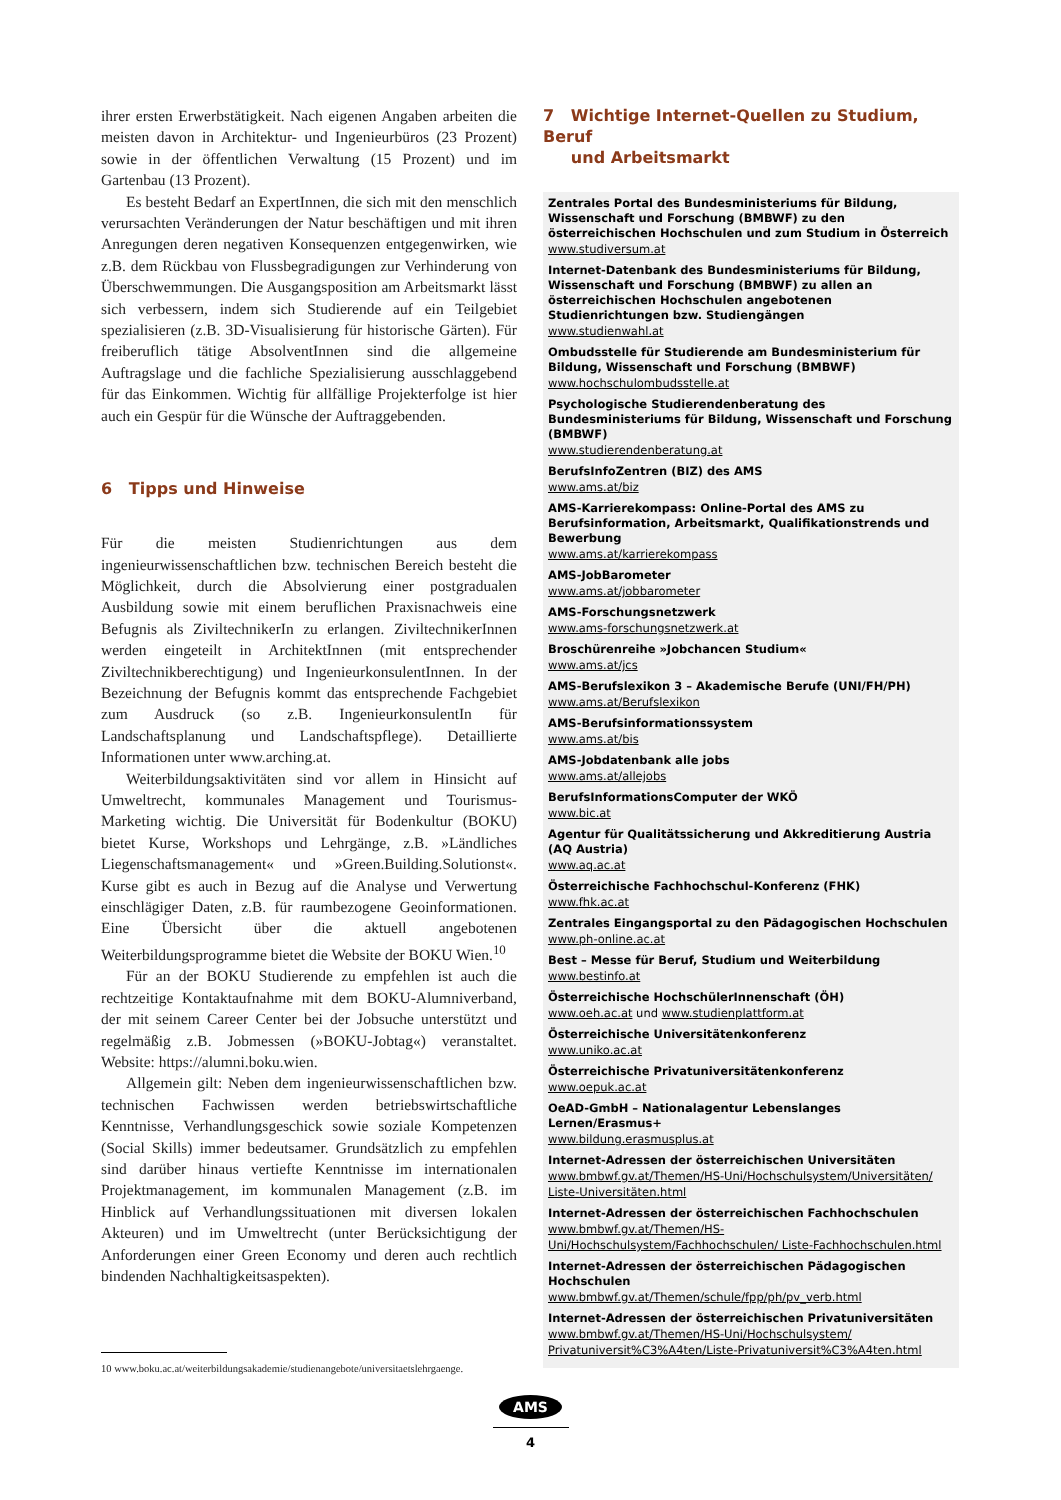ihrer ersten Erwerbstätigkeit. Nach eigenen Angaben arbeiten die meisten davon in Architektur- und Ingenieurbüros (23 Prozent) sowie in der öffentlichen Verwaltung (15 Prozent) und im Gartenbau (13 Prozent).
Es besteht Bedarf an ExpertInnen, die sich mit den menschlich verursachten Veränderungen der Natur beschäftigen und mit ihren Anregungen deren negativen Konsequenzen entgegenwirken, wie z.B. dem Rückbau von Flussbegradigungen zur Verhinderung von Überschwemmungen. Die Ausgangsposition am Arbeitsmarkt lässt sich verbessern, indem sich Studierende auf ein Teilgebiet spezialisieren (z.B. 3D-Visualisierung für historische Gärten). Für freiberuflich tätige AbsolventInnen sind die allgemeine Auftragslage und die fachliche Spezialisierung ausschlaggebend für das Einkommen. Wichtig für allfällige Projekterfolge ist hier auch ein Gespür für die Wünsche der Auftraggebenden.
6 Tipps und Hinweise
Für die meisten Studienrichtungen aus dem ingenieurwissenschaftlichen bzw. technischen Bereich besteht die Möglichkeit, durch die Absolvierung einer postgradualen Ausbildung sowie mit einem beruflichen Praxisnachweis eine Befugnis als ZiviltechnikerIn zu erlangen. ZiviltechnikerInnen werden eingeteilt in ArchitektInnen (mit entsprechender Ziviltechnikberechtigung) und IngenieurkonsulentInnen. In der Bezeichnung der Befugnis kommt das entsprechende Fachgebiet zum Ausdruck (so z.B. IngenieurkonsulentIn für Landschaftsplanung und Landschaftspflege). Detaillierte Informationen unter www.arching.at.
Weiterbildungsaktivitäten sind vor allem in Hinsicht auf Umweltrecht, kommunales Management und Tourismus-Marketing wichtig. Die Universität für Bodenkultur (BOKU) bietet Kurse, Workshops und Lehrgänge, z.B. »Ländliches Liegenschaftsmanagement« und »Green.Building.Solutionst«. Kurse gibt es auch in Bezug auf die Analyse und Verwertung einschlägiger Daten, z.B. für raumbezogene Geoinformationen. Eine Übersicht über die aktuell angebotenen Weiterbildungsprogramme bietet die Website der BOKU Wien.<sup>10</sup>
Für an der BOKU Studierende zu empfehlen ist auch die rechtzeitige Kontaktaufnahme mit dem BOKU-Alumniverband, der mit seinem Career Center bei der Jobsuche unterstützt und regelmäßig z.B. Jobmessen (»BOKU-Jobtag«) veranstaltet. Website: https://alumni.boku.wien.
Allgemein gilt: Neben dem ingenieurwissenschaftlichen bzw. technischen Fachwissen werden betriebswirtschaftliche Kenntnisse, Verhandlungsgeschick sowie soziale Kompetenzen (Social Skills) immer bedeutsamer. Grundsätzlich zu empfehlen sind darüber hinaus vertiefte Kenntnisse im internationalen Projektmanagement, im kommunalen Management (z.B. im Hinblick auf Verhandlungssituationen mit diversen lokalen Akteuren) und im Umweltrecht (unter Berücksichtigung der Anforderungen einer Green Economy und deren auch rechtlich bindenden Nachhaltigkeitsaspekten).
10 www.boku.ac.at/weiterbildungsakademie/studienangebote/universitaetslehrgaenge.
7 Wichtige Internet-Quellen zu Studium, Beruf
und Arbeitsmarkt
Zentrales Portal des Bundesministeriums für Bildung, Wissenschaft und Forschung (BMBWF) zu den österreichischen Hochschulen und zum Studium in Österreich
www.studiversum.at
Internet-Datenbank des Bundesministeriums für Bildung, Wissenschaft und Forschung (BMBWF) zu allen an österreichischen Hochschulen angebotenen Studienrichtungen bzw. Studiengängen
www.studienwahl.at
Ombudsstelle für Studierende am Bundesministerium für Bildung, Wissenschaft und Forschung (BMBWF)
www.hochschulombudsstelle.at
Psychologische Studierendenberatung des Bundesministeriums für Bildung, Wissenschaft und Forschung (BMBWF)
www.studierendenberatung.at
BerufsInfoZentren (BIZ) des AMS
www.ams.at/biz
AMS-Karrierekompass: Online-Portal des AMS zu Berufsinformation, Arbeitsmarkt, Qualifikationstrends und Bewerbung
www.ams.at/karrierekompass
AMS-JobBarometer
www.ams.at/jobbarometer
AMS-Forschungsnetzwerk
www.ams-forschungsnetzwerk.at
Broschürenreihe »Jobchancen Studium«
www.ams.at/jcs
AMS-Berufslexikon 3 – Akademische Berufe (UNI/FH/PH)
www.ams.at/Berufslexikon
AMS-Berufsinformationssystem
www.ams.at/bis
AMS-Jobdatenbank alle jobs
www.ams.at/allejobs
BerufsInformationsComputer der WKÖ
www.bic.at
Agentur für Qualitätssicherung und Akkreditierung Austria (AQ Austria)
www.aq.ac.at
Österreichische Fachhochschul-Konferenz (FHK)
www.fhk.ac.at
Zentrales Eingangsportal zu den Pädagogischen Hochschulen
www.ph-online.ac.at
Best – Messe für Beruf, Studium und Weiterbildung
www.bestinfo.at
Österreichische HochschülerInnenschaft (ÖH)
www.oeh.ac.at und www.studienplattform.at
Österreichische Universitätenkonferenz
www.uniko.ac.at
Österreichische Privatuniversitätenkonferenz
www.oepuk.ac.at
OeAD-GmbH – Nationalagentur Lebenslanges Lernen/Erasmus+
www.bildung.erasmusplus.at
Internet-Adressen der österreichischen Universitäten
www.bmbwf.gv.at/Themen/HS-Uni/Hochschulsystem/Universitäten/ Liste-Universitäten.html
Internet-Adressen der österreichischen Fachhochschulen
www.bmbwf.gv.at/Themen/HS-Uni/Hochschulsystem/Fachhochschulen/ Liste-Fachhochschulen.html
Internet-Adressen der österreichischen Pädagogischen Hochschulen
www.bmbwf.gv.at/Themen/schule/fpp/ph/pv_verb.html
Internet-Adressen der österreichischen Privatuniversitäten
www.bmbwf.gv.at/Themen/HS-Uni/Hochschulsystem/ Privatuniversit%C3%A4ten/Liste-Privatuniversit%C3%A4ten.html
AMS
4